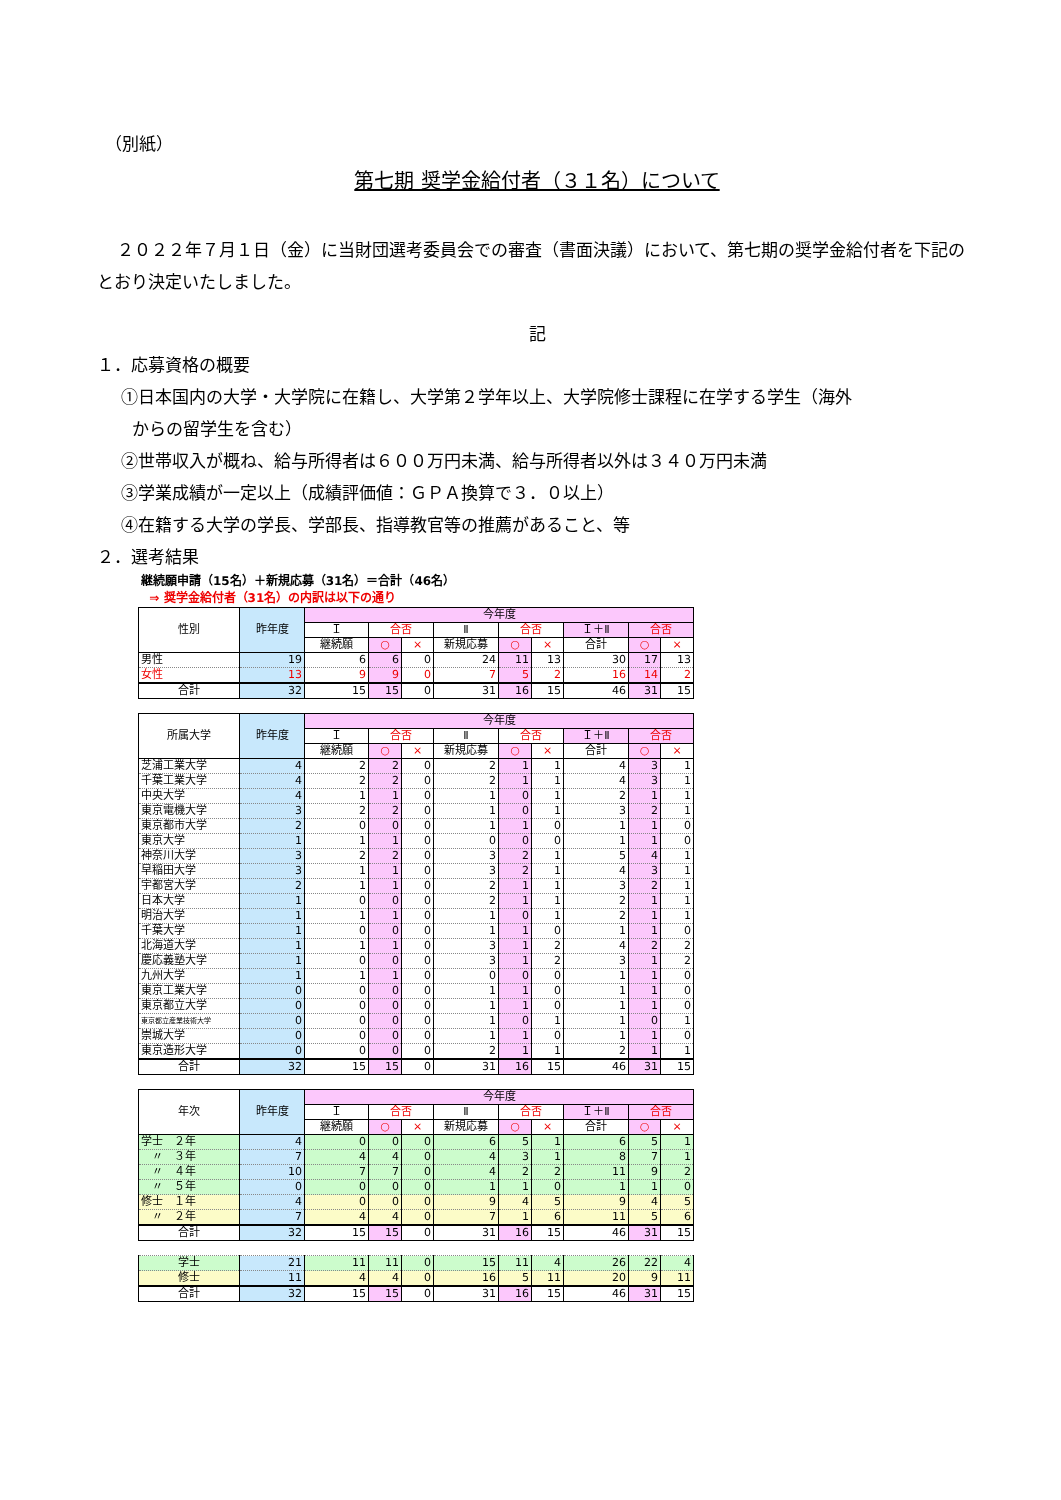（別紙）
第七期 奨学金給付者（３１名）について
２０２２年７月１日（金）に当財団選考委員会での審査（書面決議）において、第七期の奨学金給付者を下記のとおり決定いたしました。
記
１．応募資格の概要
①日本国内の大学・大学院に在籍し、大学第２学年以上、大学院修士課程に在学する学生（海外
からの留学生を含む）
②世帯収入が概ね、給与所得者は６００万円未満、給与所得者以外は３４０万円未満
③学業成績が一定以上（成績評価値：ＧＰＡ換算で３．０以上）
④在籍する大学の学長、学部長、指導教官等の推薦があること、等
２．選考結果
継続願申請（15名）＋新規応募（31名）＝合計（46名）
⇒ 奨学金給付者（31名）の内訳は以下の通り
| 性別 | 昨年度 | 今年度 | | | | | | | | |
| --- | --- | --- | --- | --- | --- | --- | --- | --- | --- | --- |
| | | Ｉ | 合否 | | Ⅱ | 合否 | | Ｉ＋Ⅱ | 合否 | |
| | | 継続願 | ○ | × | 新規応募 | ○ | × | 合計 | ○ | × |
| 男性 | 19 | 6 | 6 | 0 | 24 | 11 | 13 | 30 | 17 | 13 |
| 女性 | 13 | 9 | 9 | 0 | 7 | 5 | 2 | 16 | 14 | 2 |
| 合計 | 32 | 15 | 15 | 0 | 31 | 16 | 15 | 46 | 31 | 15 |
| 所属大学 | 昨年度 | 今年度 | | | | | | | | |
| --- | --- | --- | --- | --- | --- | --- | --- | --- | --- | --- |
| | | Ｉ | 合否 | | Ⅱ | 合否 | | Ｉ＋Ⅱ | 合否 | |
| | | 継続願 | ○ | × | 新規応募 | ○ | × | 合計 | ○ | × |
| 芝浦工業大学 | 4 | 2 | 2 | 0 | 2 | 1 | 1 | 4 | 3 | 1 |
| 千葉工業大学 | 4 | 2 | 2 | 0 | 2 | 1 | 1 | 4 | 3 | 1 |
| 中央大学 | 4 | 1 | 1 | 0 | 1 | 0 | 1 | 2 | 1 | 1 |
| 東京電機大学 | 3 | 2 | 2 | 0 | 1 | 0 | 1 | 3 | 2 | 1 |
| 東京都市大学 | 2 | 0 | 0 | 0 | 1 | 1 | 0 | 1 | 1 | 0 |
| 東京大学 | 1 | 1 | 1 | 0 | 0 | 0 | 0 | 1 | 1 | 0 |
| 神奈川大学 | 3 | 2 | 2 | 0 | 3 | 2 | 1 | 5 | 4 | 1 |
| 早稲田大学 | 3 | 1 | 1 | 0 | 3 | 2 | 1 | 4 | 3 | 1 |
| 宇都宮大学 | 2 | 1 | 1 | 0 | 2 | 1 | 1 | 3 | 2 | 1 |
| 日本大学 | 1 | 0 | 0 | 0 | 2 | 1 | 1 | 2 | 1 | 1 |
| 明治大学 | 1 | 1 | 1 | 0 | 1 | 0 | 1 | 2 | 1 | 1 |
| 千葉大学 | 1 | 0 | 0 | 0 | 1 | 1 | 0 | 1 | 1 | 0 |
| 北海道大学 | 1 | 1 | 1 | 0 | 3 | 1 | 2 | 4 | 2 | 2 |
| 慶応義塾大学 | 1 | 0 | 0 | 0 | 3 | 1 | 2 | 3 | 1 | 2 |
| 九州大学 | 1 | 1 | 1 | 0 | 0 | 0 | 0 | 1 | 1 | 0 |
| 東京工業大学 | 0 | 0 | 0 | 0 | 1 | 1 | 0 | 1 | 1 | 0 |
| 東京都立大学 | 0 | 0 | 0 | 0 | 1 | 1 | 0 | 1 | 1 | 0 |
| 東京都立産業技術大学 | 0 | 0 | 0 | 0 | 1 | 0 | 1 | 1 | 0 | 1 |
| 崇城大学 | 0 | 0 | 0 | 0 | 1 | 1 | 0 | 1 | 1 | 0 |
| 東京造形大学 | 0 | 0 | 0 | 0 | 2 | 1 | 1 | 2 | 1 | 1 |
| 合計 | 32 | 15 | 15 | 0 | 31 | 16 | 15 | 46 | 31 | 15 |
| 年次 | 昨年度 | 今年度 | | | | | | | | |
| --- | --- | --- | --- | --- | --- | --- | --- | --- | --- | --- |
| | | Ｉ | 合否 | | Ⅱ | 合否 | | Ｉ＋Ⅱ | 合否 | |
| | | 継続願 | ○ | × | 新規応募 | ○ | × | 合計 | ○ | × |
| 学士 ２年 | 4 | 0 | 0 | 0 | 6 | 5 | 1 | 6 | 5 | 1 |
| 〃 ３年 | 7 | 4 | 4 | 0 | 4 | 3 | 1 | 8 | 7 | 1 |
| 〃 ４年 | 10 | 7 | 7 | 0 | 4 | 2 | 2 | 11 | 9 | 2 |
| 〃 ５年 | 0 | 0 | 0 | 0 | 1 | 1 | 0 | 1 | 1 | 0 |
| 修士 １年 | 4 | 0 | 0 | 0 | 9 | 4 | 5 | 9 | 4 | 5 |
| 〃 ２年 | 7 | 4 | 4 | 0 | 7 | 1 | 6 | 11 | 5 | 6 |
| 合計 | 32 | 15 | 15 | 0 | 31 | 16 | 15 | 46 | 31 | 15 |
| 学士 | 21 | 11 | 11 | 0 | 15 | 11 | 4 | 26 | 22 | 4 |
| 修士 | 11 | 4 | 4 | 0 | 16 | 5 | 11 | 20 | 9 | 11 |
| 合計 | 32 | 15 | 15 | 0 | 31 | 16 | 15 | 46 | 31 | 15 |